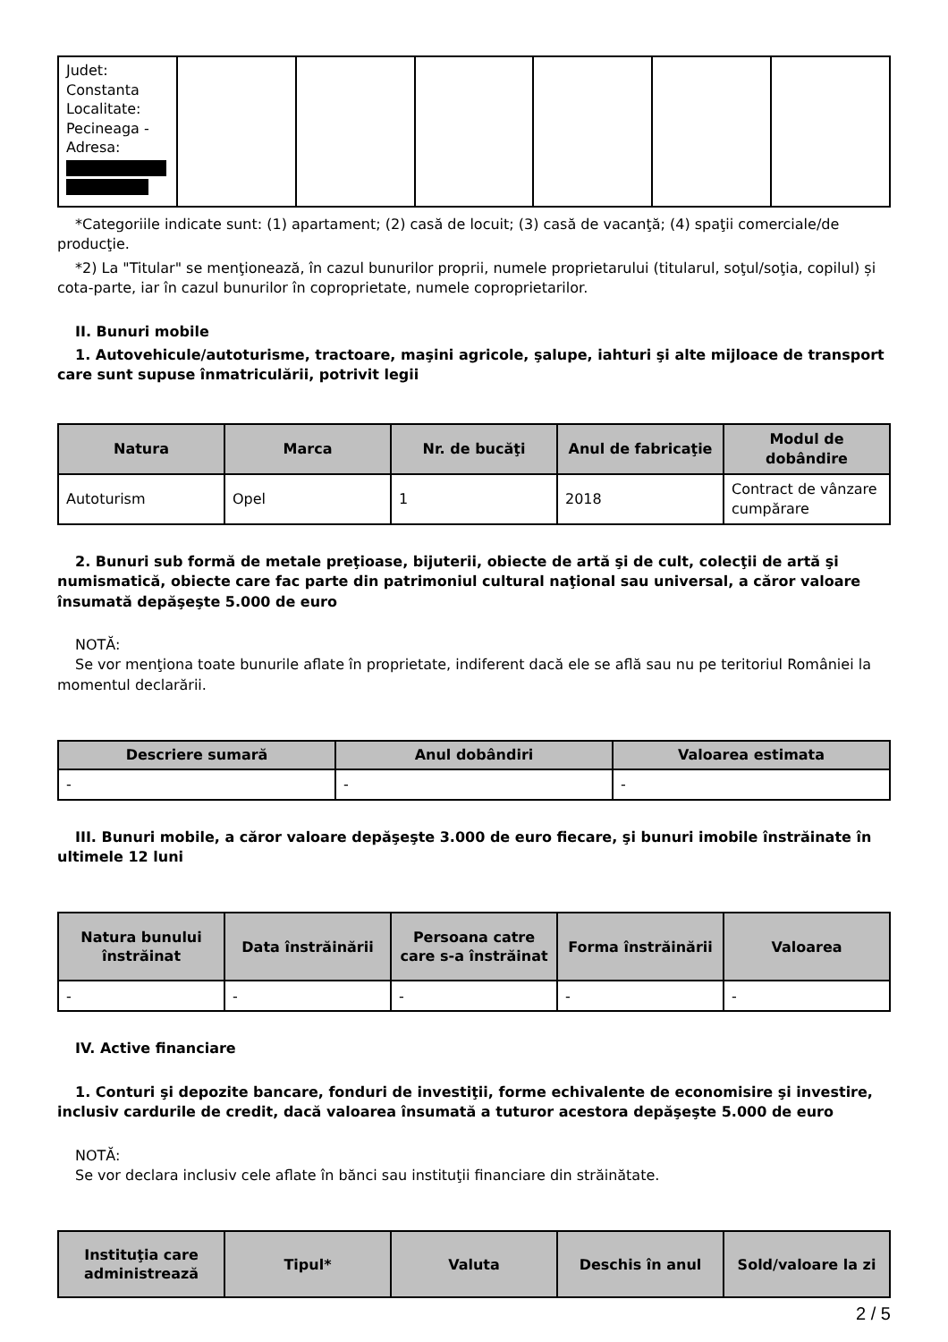| Judet: Constanta Localitate: Pecineaga - Adresa: | | | | | | |
*Categoriile indicate sunt: (1) apartament; (2) casă de locuit; (3) casă de vacanţă; (4) spaţii comerciale/de producţie.
*2) La "Titular" se menţionează, în cazul bunurilor proprii, numele proprietarului (titularul, soţul/soţia, copilul) și cota-parte, iar în cazul bunurilor în coproprietate, numele coproprietarilor.
II. Bunuri mobile
1. Autovehicule/autoturisme, tractoare, maşini agricole, şalupe, iahturi şi alte mijloace de transport care sunt supuse înmatriculării, potrivit legii
| Natura | Marca | Nr. de bucăţi | Anul de fabricaţie | Modul de dobândire |
| --- | --- | --- | --- | --- |
| Autoturism | Opel | 1 | 2018 | Contract de vânzare cumpărare |
2. Bunuri sub formă de metale preţioase, bijuterii, obiecte de artă şi de cult, colecţii de artă şi numismatică, obiecte care fac parte din patrimoniul cultural naţional sau universal, a căror valoare însumată depăşeşte 5.000 de euro
NOTĂ:
Se vor menţiona toate bunurile aflate în proprietate, indiferent dacă ele se află sau nu pe teritoriul României la momentul declarării.
| Descriere sumară | Anul dobândiri | Valoarea estimata |
| --- | --- | --- |
| - | - | - |
III. Bunuri mobile, a căror valoare depăşeşte 3.000 de euro fiecare, şi bunuri imobile înstrăinate în ultimele 12 luni
| Natura bunului înstrăinat | Data înstrăinării | Persoana catre care s-a înstrăinat | Forma înstrăinării | Valoarea |
| --- | --- | --- | --- | --- |
| - | - | - | - | - |
IV. Active financiare
1. Conturi şi depozite bancare, fonduri de investiţii, forme echivalente de economisire şi investire, inclusiv cardurile de credit, dacă valoarea însumată a tuturor acestora depăşeşte 5.000 de euro
NOTĂ:
Se vor declara inclusiv cele aflate în bănci sau instituţii financiare din străinătate.
| Instituţia care administrează | Tipul* | Valuta | Deschis în anul | Sold/valoare la zi |
| --- | --- | --- | --- | --- |
2 / 5